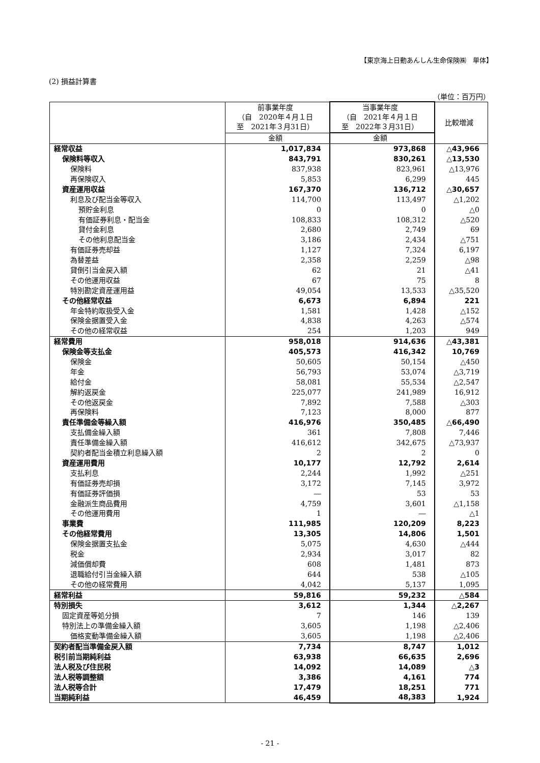【東京海上日動あんしん生命保険㈱　単体】
(2) 損益計算書
（単位：百万円）
| | 前事業年度 （自 2020年４月１日 至 2021年３月31日） | 当事業年度 （自 2021年４月１日 至 2022年３月31日） | 比較増減 |
| --- | --- | --- | --- |
| | 金額 | 金額 | |
| 経常収益 | 1,017,834 | 973,868 | △43,966 |
| 保険料等収入 | 843,791 | 830,261 | △13,530 |
| 保険料 | 837,938 | 823,961 | △13,976 |
| 再保険収入 | 5,853 | 6,299 | 445 |
| 資産運用収益 | 167,370 | 136,712 | △30,657 |
| 利息及び配当金等収入 | 114,700 | 113,497 | △1,202 |
| 預貯金利息 | 0 | 0 | △0 |
| 有価証券利息・配当金 | 108,833 | 108,312 | △520 |
| 貸付金利息 | 2,680 | 2,749 | 69 |
| その他利息配当金 | 3,186 | 2,434 | △751 |
| 有価証券売却益 | 1,127 | 7,324 | 6,197 |
| 為替差益 | 2,358 | 2,259 | △98 |
| 貸倒引当金戻入額 | 62 | 21 | △41 |
| その他運用収益 | 67 | 75 | 8 |
| 特別勘定資産運用益 | 49,054 | 13,533 | △35,520 |
| その他経常収益 | 6,673 | 6,894 | 221 |
| 年金特約取扱受入金 | 1,581 | 1,428 | △152 |
| 保険金据置受入金 | 4,838 | 4,263 | △574 |
| その他の経常収益 | 254 | 1,203 | 949 |
| 経常費用 | 958,018 | 914,636 | △43,381 |
| 保険金等支払金 | 405,573 | 416,342 | 10,769 |
| 保険金 | 50,605 | 50,154 | △450 |
| 年金 | 56,793 | 53,074 | △3,719 |
| 給付金 | 58,081 | 55,534 | △2,547 |
| 解約返戻金 | 225,077 | 241,989 | 16,912 |
| その他返戻金 | 7,892 | 7,588 | △303 |
| 再保険料 | 7,123 | 8,000 | 877 |
| 責任準備金等繰入額 | 416,976 | 350,485 | △66,490 |
| 支払備金繰入額 | 361 | 7,808 | 7,446 |
| 責任準備金繰入額 | 416,612 | 342,675 | △73,937 |
| 契約者配当金積立利息繰入額 | 2 | 2 | 0 |
| 資産運用費用 | 10,177 | 12,792 | 2,614 |
| 支払利息 | 2,244 | 1,992 | △251 |
| 有価証券売却損 | 3,172 | 7,145 | 3,972 |
| 有価証券評価損 | ― | 53 | 53 |
| 金融派生商品費用 | 4,759 | 3,601 | △1,158 |
| その他運用費用 | 1 | ― | △1 |
| 事業費 | 111,985 | 120,209 | 8,223 |
| その他経常費用 | 13,305 | 14,806 | 1,501 |
| 保険金据置支払金 | 5,075 | 4,630 | △444 |
| 税金 | 2,934 | 3,017 | 82 |
| 減価償却費 | 608 | 1,481 | 873 |
| 退職給付引当金繰入額 | 644 | 538 | △105 |
| その他の経常費用 | 4,042 | 5,137 | 1,095 |
| 経常利益 | 59,816 | 59,232 | △584 |
| 特別損失 | 3,612 | 1,344 | △2,267 |
| 固定資産等処分損 | 7 | 146 | 139 |
| 特別法上の準備金繰入額 | 3,605 | 1,198 | △2,406 |
| 価格変動準備金繰入額 | 3,605 | 1,198 | △2,406 |
| 契約者配当準備金戻入額 | 7,734 | 8,747 | 1,012 |
| 税引前当期純利益 | 63,938 | 66,635 | 2,696 |
| 法人税及び住民税 | 14,092 | 14,089 | △3 |
| 法人税等調整額 | 3,386 | 4,161 | 774 |
| 法人税等合計 | 17,479 | 18,251 | 771 |
| 当期純利益 | 46,459 | 48,383 | 1,924 |
- 21 -